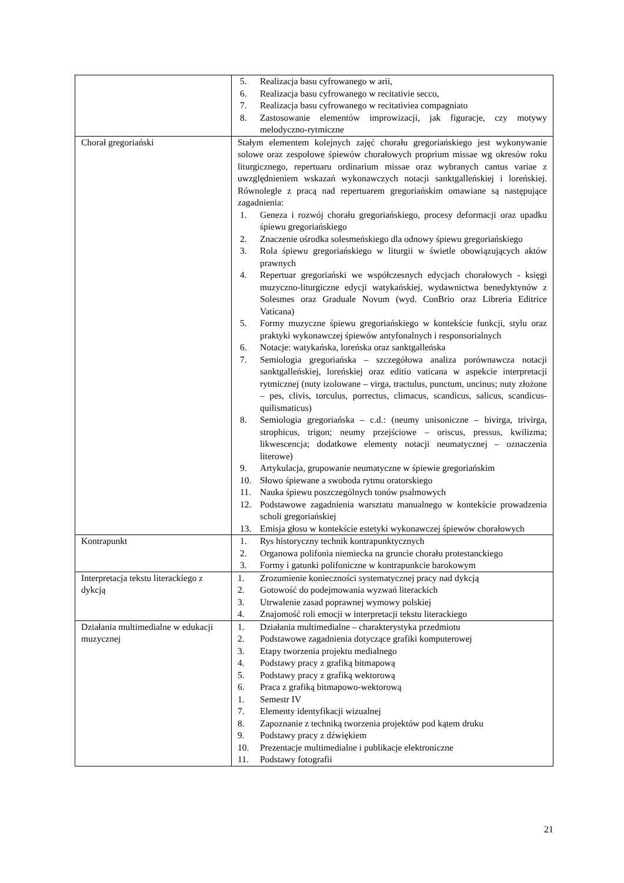| | 5. Realizacja basu cyfrowanego w arii, 6. Realizacja basu cyfrowanego w recitativie secco, 7. Realizacja basu cyfrowanego w recitativiea compagniato 8. Zastosowanie elementów improwizacji, jak figuracje, czy motywy melodyczno-rytmiczne |
| Chorał gregoriański | Stałym elementem kolejnych zajęć chorału gregoriańskiego jest wykonywanie solowe oraz zespołowe śpiewów chorałowych proprium missae wg okresów roku liturgicznego, repertuaru ordinarium missae oraz wybranych cantus variae z uwzględnieniem wskazań wykonawczych notacji sanktgalleńskiej i loreńskiej. Równolegle z pracą nad repertuarem gregoriańskim omawiane są następujące zagadnienia: 1. Geneza i rozwój chorału gregoriańskiego, procesy deformacji oraz upadku śpiewu gregoriańskiego 2. Znaczenie ośrodka solesmeńskiego dla odnowy śpiewu gregoriańskiego 3. Rola śpiewu gregoriańskiego w liturgii w świetle obowiązujących aktów prawnych 4. Repertuar gregoriański we współczesnych edycjach chorałowych - księgi muzyczno-liturgiczne edycji watykańskiej, wydawnictwa benedyktynów z Solesmes oraz Graduale Novum (wyd. ConBrio oraz Libreria Editrice Vaticana) 5. Formy muzyczne śpiewu gregoriańskiego w kontekście funkcji, stylu oraz praktyki wykonawczej śpiewów antyfonalnych i responsorialnych 6. Notacje: watykańska, loreńska oraz sanktgalleńska 7. Semiologia gregoriańska – szczegółowa analiza porównawcza notacji sanktgalleńskiej, loreńskiej oraz editio vaticana w aspekcie interpretacji rytmicznej (nuty izolowane – virga, tractulus, punctum, uncinus; nuty złożone – pes, clivis, torculus, porrectus, climacus, scandicus, salicus, scandicus-quilismaticus) 8. Semiologia gregoriańska – c.d.: (neumy unisoniczne – bivirga, trivirga, strophicus, trigon; neumy przejściowe – oriscus, pressus, kwilizma; likwescencja; dodatkowe elementy notacji neumatycznej – oznaczenia literowe) 9. Artykulacja, grupowanie neumatyczne w śpiewie gregoriańskim 10. Słowo śpiewane a swoboda rytmu oratorskiego 11. Nauka śpiewu poszczególnych tonów psalmowych 12. Podstawowe zagadnienia warsztatu manualnego w kontekście prowadzenia scholi gregoriańskiej 13. Emisja głosu w kontekście estetyki wykonawczej śpiewów chorałowych |
| Kontrapunkt | 1. Rys historyczny technik kontrapunktycznych 2. Organowa polifonia niemiecka na gruncie chorału protestanckiego 3. Formy i gatunki polifoniczne w kontrapunkcie barokowym |
| Interpretacja tekstu literackiego z dykcją | 1. Zrozumienie konieczności systematycznej pracy nad dykcją 2. Gotowość do podejmowania wyzwań literackich 3. Utrwalenie zasad poprawnej wymowy polskiej 4. Znajomość roli emocji w interpretacji tekstu literackiego |
| Działania multimedialne w edukacji muzycznej | 1. Działania multimedialne – charakterystyka przedmiotu 2. Podstawowe zagadnienia dotyczące grafiki komputerowej 3. Etapy tworzenia projektu medialnego 4. Podstawy pracy z grafiką bitmapową 5. Podstawy pracy z grafiką wektorową 6. Praca z grafiką bitmapowo-wektorową 1. Semestr IV 7. Elementy identyfikacji wizualnej 8. Zapoznanie z techniką tworzenia projektów pod kątem druku 9. Podstawy pracy z dźwiękiem 10. Prezentacje multimedialne i publikacje elektroniczne 11. Podstawy fotografii |
21